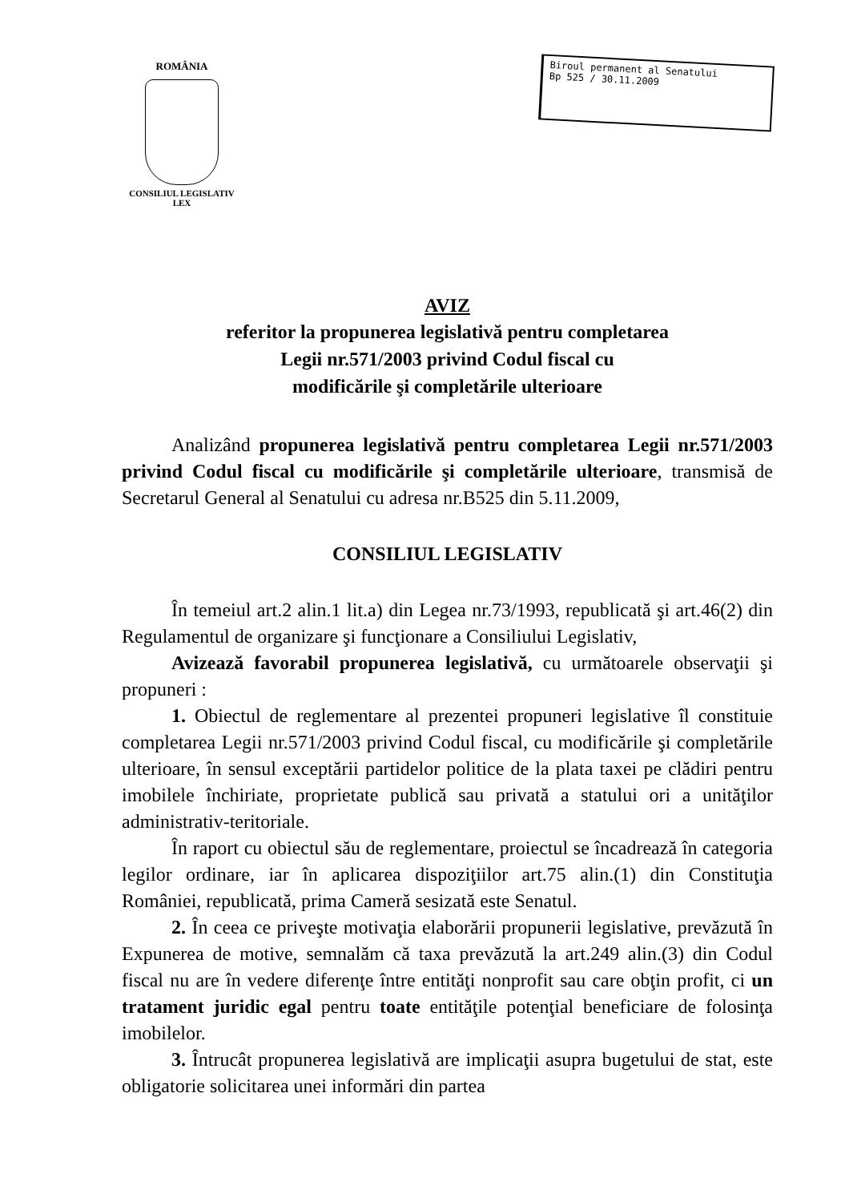ROMÂNIA
CONSILIUL LEGISLATIV
LEX
Biroul permanent al Senatului
Bp 525 / 30.11.2009
AVIZ
referitor la propunerea legislativă pentru completarea
Legii nr.571/2003 privind Codul fiscal cu
modificările şi completările ulterioare
Analizând propunerea legislativă pentru completarea Legii nr.571/2003 privind Codul fiscal cu modificările şi completările ulterioare, transmisă de Secretarul General al Senatului cu adresa nr.B525 din 5.11.2009,
CONSILIUL LEGISLATIV
În temeiul art.2 alin.1 lit.a) din Legea nr.73/1993, republicată şi art.46(2) din Regulamentul de organizare şi funcţionare a Consiliului Legislativ,
Avizează favorabil propunerea legislativă, cu următoarele observaţii şi propuneri :
1. Obiectul de reglementare al prezentei propuneri legislative îl constituie completarea Legii nr.571/2003 privind Codul fiscal, cu modificările şi completările ulterioare, în sensul exceptării partidelor politice de la plata taxei pe clădiri pentru imobilele închiriate, proprietate publică sau privată a statului ori a unităţilor administrativ-teritoriale.
În raport cu obiectul său de reglementare, proiectul se încadrează în categoria legilor ordinare, iar în aplicarea dispoziţiilor art.75 alin.(1) din Constituţia României, republicată, prima Cameră sesizată este Senatul.
2. În ceea ce priveşte motivaţia elaborării propunerii legislative, prevăzută în Expunerea de motive, semnalăm că taxa prevăzută la art.249 alin.(3) din Codul fiscal nu are în vedere diferenţe între entităţi nonprofit sau care obţin profit, ci un tratament juridic egal pentru toate entităţile potenţial beneficiare de folosinţa imobilelor.
3. Întrucât propunerea legislativă are implicaţii asupra bugetului de stat, este obligatorie solicitarea unei informări din partea